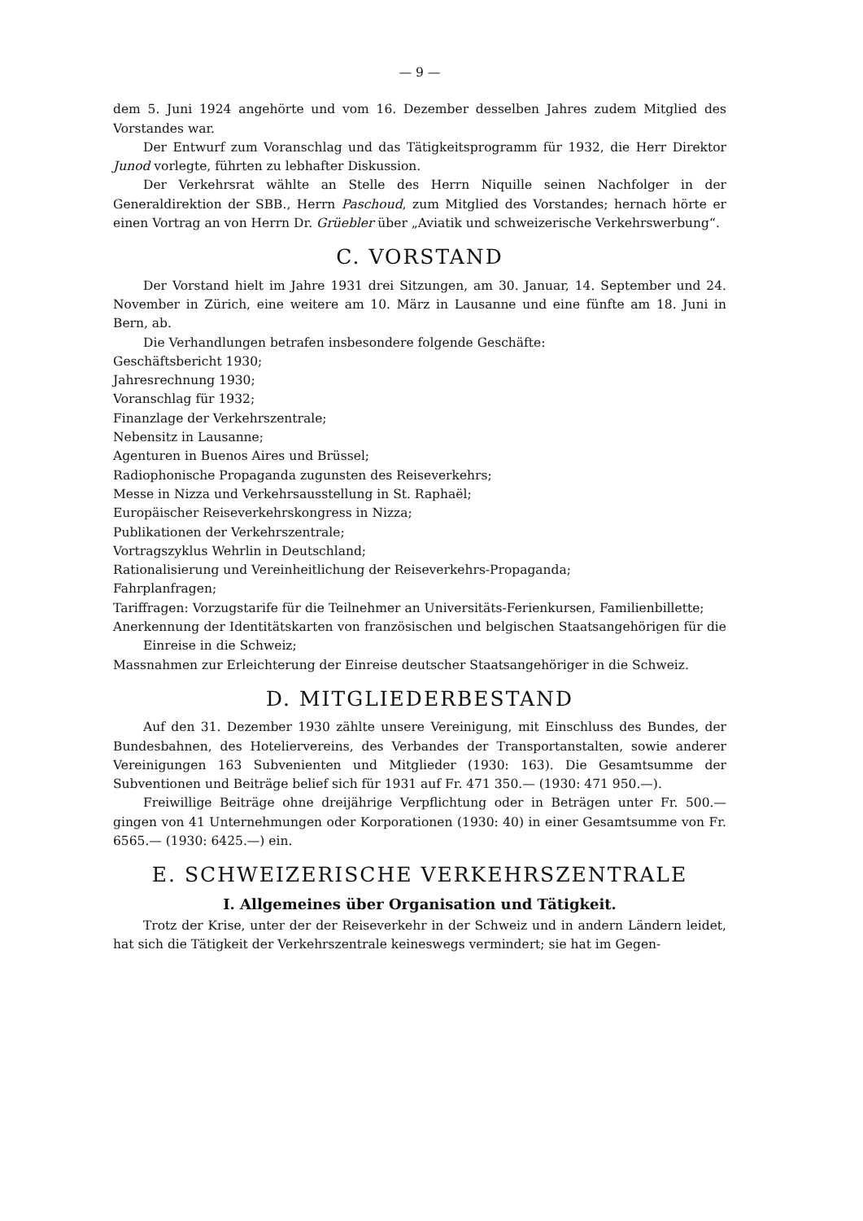— 9 —
dem 5. Juni 1924 angehörte und vom 16. Dezember desselben Jahres zudem Mitglied des Vorstandes war.
Der Entwurf zum Voranschlag und das Tätigkeitsprogramm für 1932, die Herr Direktor Junod vorlegte, führten zu lebhafter Diskussion.
Der Verkehrsrat wählte an Stelle des Herrn Niquille seinen Nachfolger in der Generaldirektion der SBB., Herrn Paschoud, zum Mitglied des Vorstandes; hernach hörte er einen Vortrag an von Herrn Dr. Grüebler über „Aviatik und schweizerische Verkehrswerbung“.
C. VORSTAND
Der Vorstand hielt im Jahre 1931 drei Sitzungen, am 30. Januar, 14. September und 24. November in Zürich, eine weitere am 10. März in Lausanne und eine fünfte am 18. Juni in Bern, ab.
Die Verhandlungen betrafen insbesondere folgende Geschäfte:
Geschäftsbericht 1930;
Jahresrechnung 1930;
Voranschlag für 1932;
Finanzlage der Verkehrszentrale;
Nebensitz in Lausanne;
Agenturen in Buenos Aires und Brüssel;
Radiophonische Propaganda zugunsten des Reiseverkehrs;
Messe in Nizza und Verkehrsausstellung in St. Raphaël;
Europäischer Reiseverkehrskongress in Nizza;
Publikationen der Verkehrszentrale;
Vortragszyklus Wehrlin in Deutschland;
Rationalisierung und Vereinheitlichung der Reiseverkehrs-Propaganda;
Fahrplanfragen;
Tariffragen: Vorzugstarife für die Teilnehmer an Universitäts-Ferienkursen, Familienbillette;
Anerkennung der Identitätskarten von französischen und belgischen Staatsangehörigen für die Einreise in die Schweiz;
Massnahmen zur Erleichterung der Einreise deutscher Staatsangehöriger in die Schweiz.
D. MITGLIEDERBESTAND
Auf den 31. Dezember 1930 zählte unsere Vereinigung, mit Einschluss des Bundes, der Bundesbahnen, des Hoteliervereins, des Verbandes der Transportanstalten, sowie anderer Vereinigungen 163 Subvenienten und Mitglieder (1930: 163). Die Gesamtsumme der Subventionen und Beiträge belief sich für 1931 auf Fr. 471 350.— (1930: 471 950.—).
Freiwillige Beiträge ohne dreijährige Verpflichtung oder in Beträgen unter Fr. 500.— gingen von 41 Unternehmungen oder Korporationen (1930: 40) in einer Gesamtsumme von Fr. 6565.— (1930: 6425.—) ein.
E. SCHWEIZERISCHE VERKEHRSZENTRALE
I. Allgemeines über Organisation und Tätigkeit.
Trotz der Krise, unter der der Reiseverkehr in der Schweiz und in andern Ländern leidet, hat sich die Tätigkeit der Verkehrszentrale keineswegs vermindert; sie hat im Gegen-